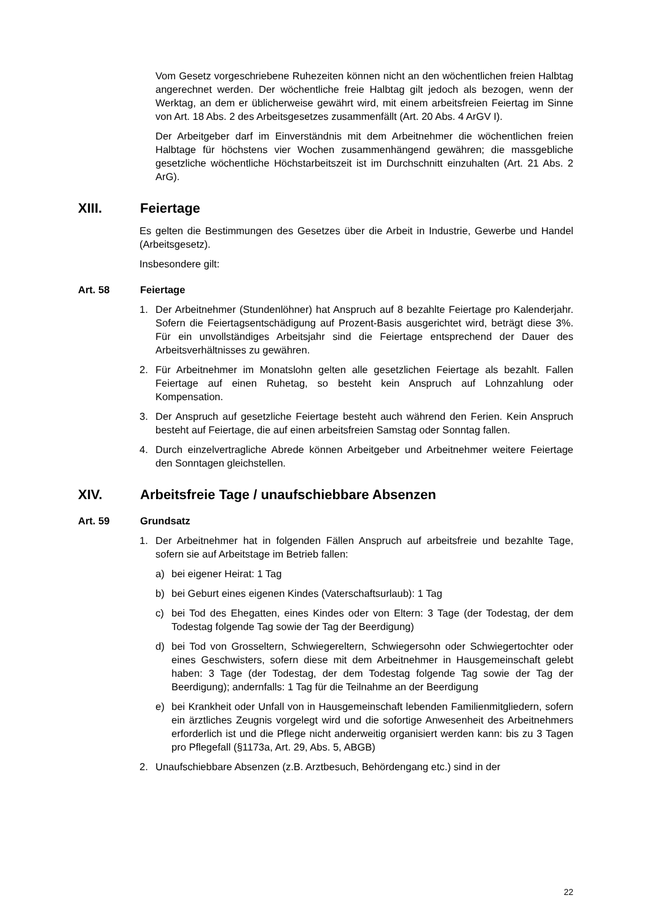Vom Gesetz vorgeschriebene Ruhezeiten können nicht an den wöchentlichen freien Halbtag angerechnet werden. Der wöchentliche freie Halbtag gilt jedoch als bezogen, wenn der Werktag, an dem er üblicherweise gewährt wird, mit einem arbeitsfreien Feiertag im Sinne von Art. 18 Abs. 2 des Arbeitsgesetzes zusammenfällt (Art. 20 Abs. 4 ArGV I).
Der Arbeitgeber darf im Einverständnis mit dem Arbeitnehmer die wöchentlichen freien Halbtage für höchstens vier Wochen zusammenhängend gewähren; die massgebliche gesetzliche wöchentliche Höchstarbeitszeit ist im Durchschnitt einzuhalten (Art. 21 Abs. 2 ArG).
XIII. Feiertage
Es gelten die Bestimmungen des Gesetzes über die Arbeit in Industrie, Gewerbe und Handel (Arbeitsgesetz).
Insbesondere gilt:
Art. 58 Feiertage
1. Der Arbeitnehmer (Stundenlöhner) hat Anspruch auf 8 bezahlte Feiertage pro Kalenderjahr. Sofern die Feiertagsentschädigung auf Prozent-Basis ausgerichtet wird, beträgt diese 3%. Für ein unvollständiges Arbeitsjahr sind die Feiertage entsprechend der Dauer des Arbeitsverhältnisses zu gewähren.
2. Für Arbeitnehmer im Monatslohn gelten alle gesetzlichen Feiertage als bezahlt. Fallen Feiertage auf einen Ruhetag, so besteht kein Anspruch auf Lohnzahlung oder Kompensation.
3. Der Anspruch auf gesetzliche Feiertage besteht auch während den Ferien. Kein Anspruch besteht auf Feiertage, die auf einen arbeitsfreien Samstag oder Sonntag fallen.
4. Durch einzelvertragliche Abrede können Arbeitgeber und Arbeitnehmer weitere Feiertage den Sonntagen gleichstellen.
XIV. Arbeitsfreie Tage / unaufschiebbare Absenzen
Art. 59 Grundsatz
1. Der Arbeitnehmer hat in folgenden Fällen Anspruch auf arbeitsfreie und bezahlte Tage, sofern sie auf Arbeitstage im Betrieb fallen:
a) bei eigener Heirat: 1 Tag
b) bei Geburt eines eigenen Kindes (Vaterschaftsurlaub): 1 Tag
c) bei Tod des Ehegatten, eines Kindes oder von Eltern: 3 Tage (der Todestag, der dem Todestag folgende Tag sowie der Tag der Beerdigung)
d) bei Tod von Grosseltern, Schwiegereltern, Schwiegersohn oder Schwiegertochter oder eines Geschwisters, sofern diese mit dem Arbeitnehmer in Hausgemeinschaft gelebt haben: 3 Tage (der Todestag, der dem Todestag folgende Tag sowie der Tag der Beerdigung); andernfalls: 1 Tag für die Teilnahme an der Beerdigung
e) bei Krankheit oder Unfall von in Hausgemeinschaft lebenden Familienmitgliedern, sofern ein ärztliches Zeugnis vorgelegt wird und die sofortige Anwesenheit des Arbeitnehmers erforderlich ist und die Pflege nicht anderweitig organisiert werden kann: bis zu 3 Tagen pro Pflegefall (§1173a, Art. 29, Abs. 5, ABGB)
2. Unaufschiebbare Absenzen (z.B. Arztbesuch, Behördengang etc.) sind in der
22